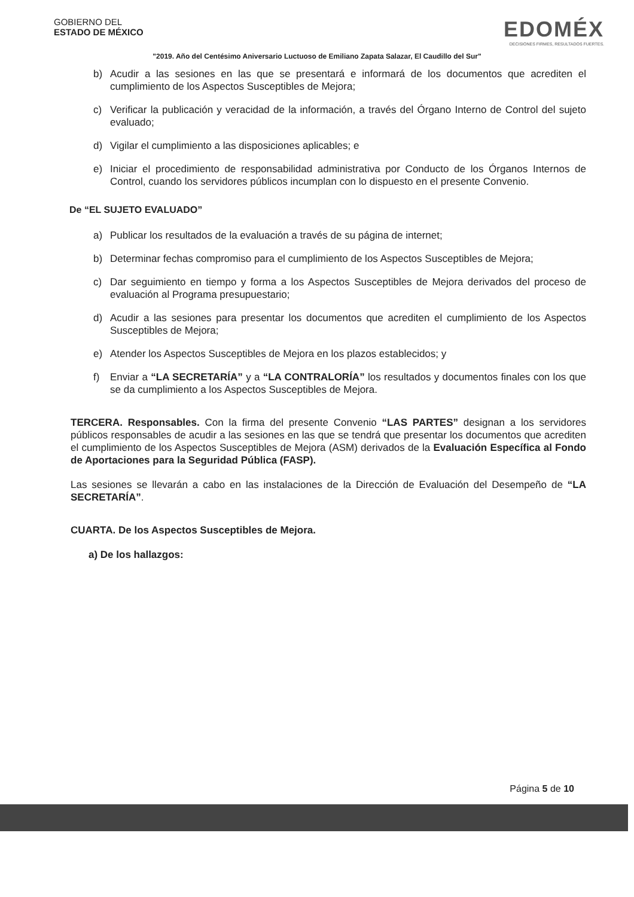GOBIERNO DEL
ESTADO DE MÉXICO
EDOMÉX
DECISIONES FIRMES, RESULTADOS FUERTES.
"2019. Año del Centésimo Aniversario Luctuoso de Emiliano Zapata Salazar, El Caudillo del Sur"
b) Acudir a las sesiones en las que se presentará e informará de los documentos que acrediten el cumplimiento de los Aspectos Susceptibles de Mejora;
c) Verificar la publicación y veracidad de la información, a través del Órgano Interno de Control del sujeto evaluado;
d) Vigilar el cumplimiento a las disposiciones aplicables; e
e) Iniciar el procedimiento de responsabilidad administrativa por Conducto de los Órganos Internos de Control, cuando los servidores públicos incumplan con lo dispuesto en el presente Convenio.
De “EL SUJETO EVALUADO”
a) Publicar los resultados de la evaluación a través de su página de internet;
b) Determinar fechas compromiso para el cumplimiento de los Aspectos Susceptibles de Mejora;
c) Dar seguimiento en tiempo y forma a los Aspectos Susceptibles de Mejora derivados del proceso de evaluación al Programa presupuestario;
d) Acudir a las sesiones para presentar los documentos que acrediten el cumplimiento de los Aspectos Susceptibles de Mejora;
e) Atender los Aspectos Susceptibles de Mejora en los plazos establecidos; y
f) Enviar a “LA SECRETARÍA” y a “LA CONTRALORÍA” los resultados y documentos finales con los que se da cumplimiento a los Aspectos Susceptibles de Mejora.
TERCERA. Responsables. Con la firma del presente Convenio “LAS PARTES” designan a los servidores públicos responsables de acudir a las sesiones en las que se tendrá que presentar los documentos que acrediten el cumplimiento de los Aspectos Susceptibles de Mejora (ASM) derivados de la Evaluación Específica al Fondo de Aportaciones para la Seguridad Pública (FASP).
Las sesiones se llevarán a cabo en las instalaciones de la Dirección de Evaluación del Desempeño de “LA SECRETARÍA”.
CUARTA. De los Aspectos Susceptibles de Mejora.
a) De los hallazgos:
Página 5 de 10